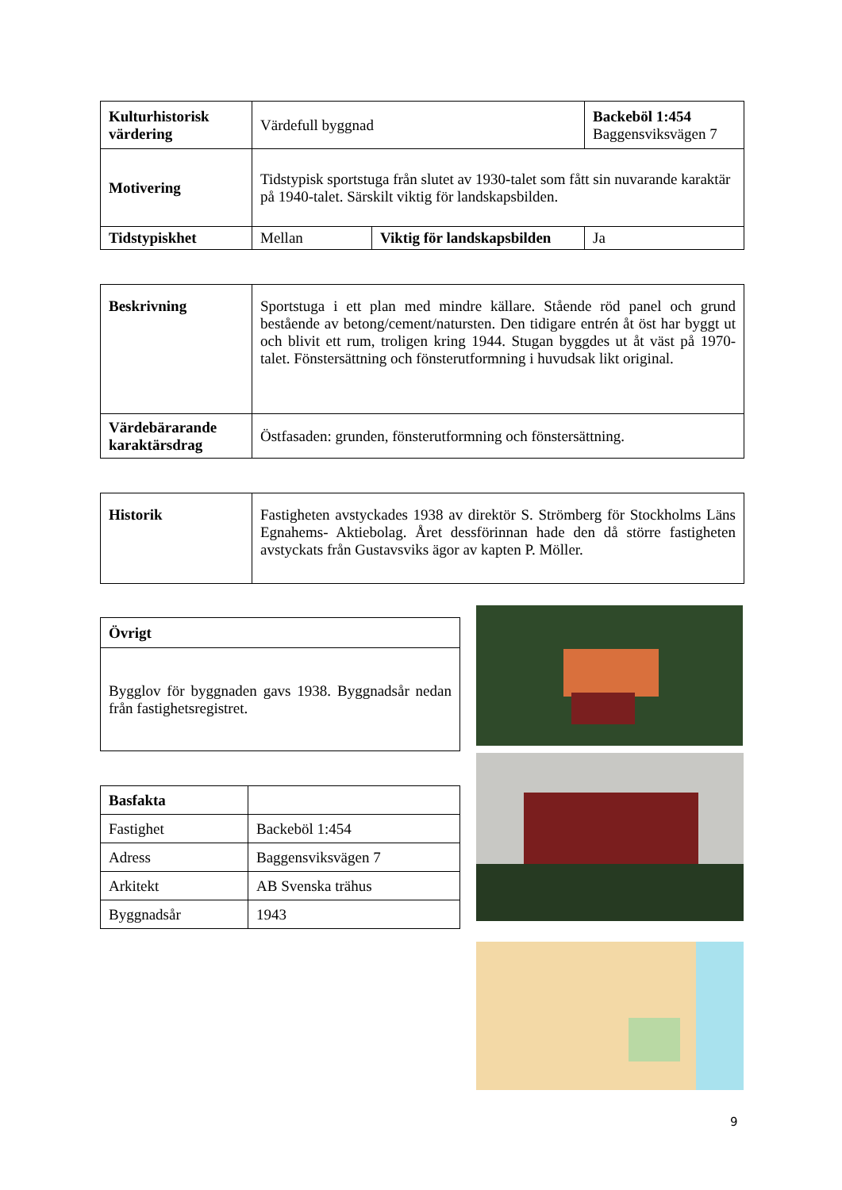| Kulturhistorisk värdering | Värdefull byggnad | | Backeböl 1:454 Baggensviksvägen 7 |
| Motivering | Tidstypisk sportstuga från slutet av 1930-talet som fått sin nuvarande karaktär på 1940-talet. Särskilt viktig för landskapsbilden. | | |
| Tidstypiskhet | Mellan | Viktig för landskapsbilden | Ja |
| Beskrivning | Sportstuga i ett plan med mindre källare. Stående röd panel och grund bestående av betong/cement/natursten. Den tidigare entrén åt öst har byggt ut och blivit ett rum, troligen kring 1944. Stugan byggdes ut åt väst på 1970-talet. Fönstersättning och fönsterutformning i huvudsak likt original. |
| Värdebärarande karaktärsdrag | Östfasaden: grunden, fönsterutformning och fönstersättning. |
| Historik | Fastigheten avstyckades 1938 av direktör S. Strömberg för Stockholms Läns Egnahems- Aktiebolag. Året dessförinnan hade den då större fastigheten avstyckats från Gustavsviks ägor av kapten P. Möller. |
| Övrigt |
| Bygglov för byggnaden gavs 1938. Byggnadsår nedan från fastighetsregistret. |
| Basfakta | |
| Fastighet | Backeböl 1:454 |
| Adress | Baggensviksvägen 7 |
| Arkitekt | AB Svenska trähus |
| Byggnadsår | 1943 |
9